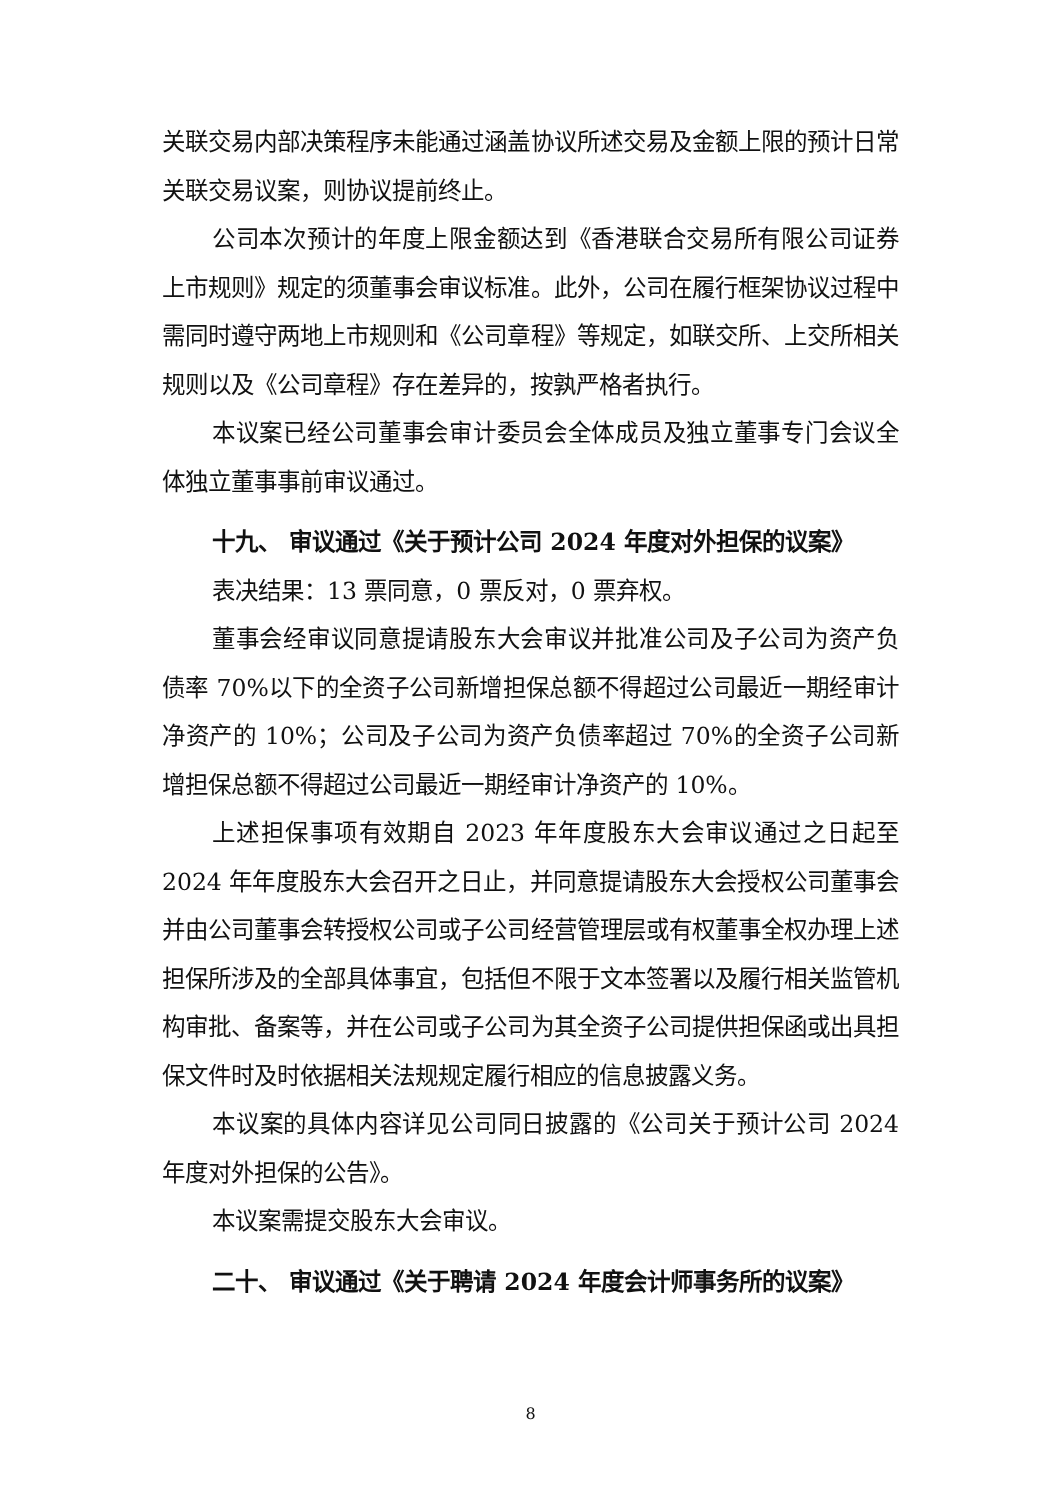关联交易内部决策程序未能通过涵盖协议所述交易及金额上限的预计日常关联交易议案，则协议提前终止。
公司本次预计的年度上限金额达到《香港联合交易所有限公司证券上市规则》规定的须董事会审议标准。此外，公司在履行框架协议过程中需同时遵守两地上市规则和《公司章程》等规定，如联交所、上交所相关规则以及《公司章程》存在差异的，按孰严格者执行。
本议案已经公司董事会审计委员会全体成员及独立董事专门会议全体独立董事事前审议通过。
十九、 审议通过《关于预计公司 2024 年度对外担保的议案》
表决结果：13 票同意，0 票反对，0 票弃权。
董事会经审议同意提请股东大会审议并批准公司及子公司为资产负债率 70%以下的全资子公司新增担保总额不得超过公司最近一期经审计净资产的 10%；公司及子公司为资产负债率超过 70%的全资子公司新增担保总额不得超过公司最近一期经审计净资产的 10%。
上述担保事项有效期自 2023 年年度股东大会审议通过之日起至 2024 年年度股东大会召开之日止，并同意提请股东大会授权公司董事会并由公司董事会转授权公司或子公司经营管理层或有权董事全权办理上述担保所涉及的全部具体事宜，包括但不限于文本签署以及履行相关监管机构审批、备案等，并在公司或子公司为其全资子公司提供担保函或出具担保文件时及时依据相关法规规定履行相应的信息披露义务。
本议案的具体内容详见公司同日披露的《公司关于预计公司 2024 年度对外担保的公告》。
本议案需提交股东大会审议。
二十、 审议通过《关于聘请 2024 年度会计师事务所的议案》
8